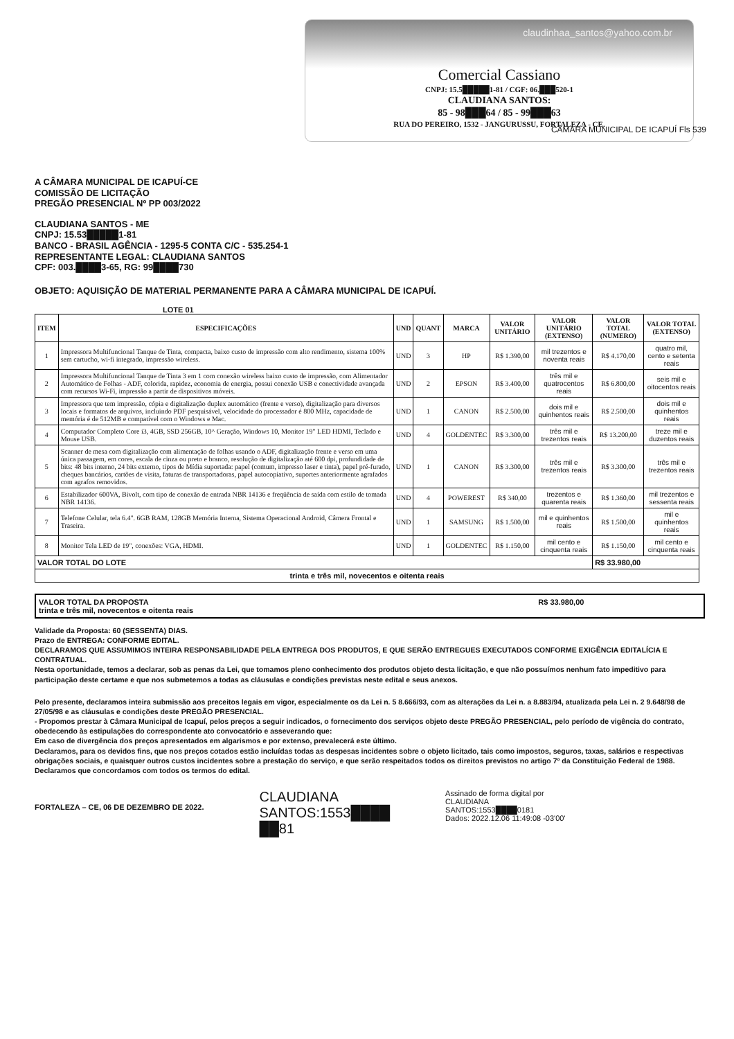claudinhaa_santos@yahoo.com.br
Comercial Cassiano
CNPJ: 15.5█████1-81 / CGF: 06.███520-1
CLAUDIANA SANTOS:
85 - 98███64 / 85 - 99███63
RUA DO PEREIRO, 1532 - JANGURUSSU, FORTALEZA - CE.
CÂMARA MUNICIPAL DE ICAPUÍ Fls 539
A CÂMARA MUNICIPAL DE ICAPUÍ-CE
COMISSÃO DE LICITAÇÃO
PREGÃO PRESENCIAL Nº PP 003/2022
CLAUDIANA SANTOS - ME
CNPJ: 15.53█████1-81
BANCO - BRASIL AGÊNCIA - 1295-5 CONTA C/C - 535.254-1
REPRESENTANTE LEGAL: CLAUDIANA SANTOS
CPF: 003.████3-65, RG: 99████730
OBJETO: AQUISIÇÃO DE MATERIAL PERMANENTE PARA A CÂMARA MUNICIPAL DE ICAPUÍ.
LOTE 01
| ITEM | ESPECIFICAÇÕES | UND | QUANT | MARCA | VALOR UNITÁRIO | VALOR UNITÁRIO (EXTENSO) | VALOR TOTAL (NUMERO) | VALOR TOTAL (EXTENSO) |
| --- | --- | --- | --- | --- | --- | --- | --- | --- |
| 1 | Impressora Multifuncional Tanque de Tinta, compacta, baixo custo de impressão com alto rendimento, sistema 100% sem cartucho, wi-fi integrado, impressão wireless. | UND | 3 | HP | R$ 1.390,00 | mil trezentos e noventa reais | R$ 4.170,00 | quatro mil, cento e setenta reais |
| 2 | Impressora Multifuncional Tanque de Tinta 3 em 1 com conexão wireless baixo custo de impressão, com Alimentador Automático de Folhas - ADF, colorida, rapidez, economia de energia, possui conexão USB e conectividade avançada com recursos Wi-Fi, impressão a partir de dispositivos móveis. | UND | 2 | EPSON | R$ 3.400,00 | três mil e quatrocentos reais | R$ 6.800,00 | seis mil e oitocentos reais |
| 3 | Impressora que tem impressão, cópia e digitalização duplex automático (frente e verso), digitalização para diversos locais e formatos de arquivos, incluindo PDF pesquisável, velocidade do processador é 800 MHz, capacidade de memória é de 512MB e compatível com o Windows e Mac. | UND | 1 | CANON | R$ 2.500,00 | dois mil e quinhentos reais | R$ 2.500,00 | dois mil e quinhentos reais |
| 4 | Computador Completo Core i3, 4GB, SSD 256GB, 10^ Geração, Windows 10, Monitor 19" LED HDMI, Teclado e Mouse USB. | UND | 4 | GOLDENTEC | R$ 3.300,00 | três mil e trezentos reais | R$ 13.200,00 | treze mil e duzentos reais |
| 5 | Scanner de mesa com digitalização com alimentação de folhas usando o ADF, digitalização frente e verso em uma única passagem, em cores, escala de cinza ou preto e branco, resolução de digitalização até 600 dpi, profundidade de bits: 48 bits interno, 24 bits externo, tipos de Mídia suportada: papel (comum, impresso laser e tinta), papel pré-furado, cheques bancários, cartões de visita, faturas de transportadoras, papel autocopiativo, suportes anteriormente agrafados com agrafos removidos. | UND | 1 | CANON | R$ 3.300,00 | três mil e trezentos reais | R$ 3.300,00 | três mil e trezentos reais |
| 6 | Estabilizador 600VA, Bivolt, com tipo de conexão de entrada NBR 14136 e freqüência de saída com estilo de tomada NBR 14136. | UND | 4 | POWEREST | R$ 340,00 | trezentos e quarenta reais | R$ 1.360,00 | mil trezentos e sessenta reais |
| 7 | Telefone Celular, tela 6.4". 6GB RAM, 128GB Memória Interna, Sistema Operacional Android, Câmera Frontal e Traseira. | UND | 1 | SAMSUNG | R$ 1.500,00 | mil e quinhentos reais | R$ 1.500,00 | mil e quinhentos reais |
| 8 | Monitor Tela LED de 19", conexões: VGA, HDMI. | UND | 1 | GOLDENTEC | R$ 1.150,00 | mil cento e cinquenta reais | R$ 1.150,00 | mil cento e cinquenta reais |
| VALOR TOTAL DO LOTE | | | | | | | R$ 33.980,00 | |
| trinta e três mil, novecentos e oitenta reais | | | | | | | | |
VALOR TOTAL DA PROPOSTA R$ 33.980,00
trinta e três mil, novecentos e oitenta reais
Validade da Proposta: 60 (SESSENTA) DIAS.
Prazo de ENTREGA: CONFORME EDITAL.
DECLARAMOS QUE ASSUMIMOS INTEIRA RESPONSABILIDADE PELA ENTREGA DOS PRODUTOS, E QUE SERÃO ENTREGUES EXECUTADOS CONFORME EXIGÊNCIA EDITALÍCIA E CONTRATUAL.
Nesta oportunidade, temos a declarar, sob as penas da Lei, que tomamos pleno conhecimento dos produtos objeto desta licitação, e que não possuímos nenhum fato impeditivo para participação deste certame e que nos submetemos a todas as cláusulas e condições previstas neste edital e seus anexos.
Pelo presente, declaramos inteira submissão aos preceitos legais em vigor, especialmente os da Lei n. 5 8.666/93, com as alterações da Lei n. a 8.883/94, atualizada pela Lei n. 2 9.648/98 de 27/05/98 e as cláusulas e condições deste PREGÃO PRESENCIAL.
- Propomos prestar à Câmara Municipal de Icapuí, pelos preços a seguir indicados, o fornecimento dos serviços objeto deste PREGÃO PRESENCIAL, pelo período de vigência do contrato, obedecendo às estipulações do correspondente ato convocatório e asseverando que:
Em caso de divergência dos preços apresentados em algarismos e por extenso, prevalecerá este último.
Declaramos, para os devidos fins, que nos preços cotados estão incluídas todas as despesas incidentes sobre o objeto licitado, tais como impostos, seguros, taxas, salários e respectivas obrigações sociais, e quaisquer outros custos incidentes sobre a prestação do serviço, e que serão respeitados todos os direitos previstos no artigo 7º da Constituição Federal de 1988.
Declaramos que concordamos com todos os termos do edital.
FORTALEZA – CE, 06 DE DEZEMBRO DE 2022.
CLAUDIANA
SANTOS:1553████
██81
Assinado de forma digital por
CLAUDIANA
SANTOS:1553████0181
Dados: 2022.12.06 11:49:08 -03'00'